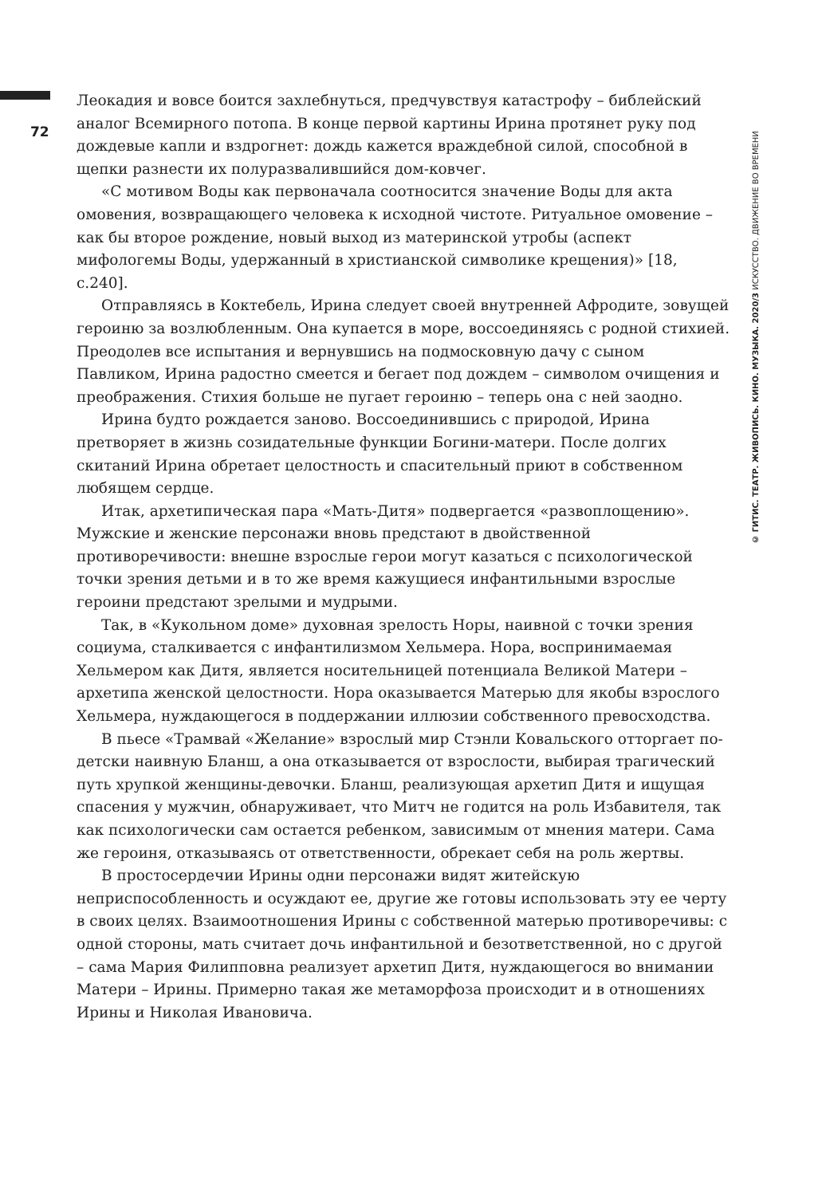72
Леокадия и вовсе боится захлебнуться, предчувствуя катастрофу – библейский аналог Всемирного потопа. В конце первой картины Ирина протянет руку под дождевые капли и вздрогнет: дождь кажется враждебной силой, способной в щепки разнести их полуразвалившийся дом-ковчег.
«С мотивом Воды как первоначала соотносится значение Воды для акта омовения, возвращающего человека к исходной чистоте. Ритуальное омовение – как бы второе рождение, новый выход из материнской утробы (аспект мифологемы Воды, удержанный в христианской символике крещения)» [18, с.240].
Отправляясь в Коктебель, Ирина следует своей внутренней Афродите, зовущей героиню за возлюбленным. Она купается в море, воссоединяясь с родной стихией. Преодолев все испытания и вернувшись на подмосковную дачу с сыном Павликом, Ирина радостно смеется и бегает под дождем – символом очищения и преображения. Стихия больше не пугает героиню – теперь она с ней заодно.
Ирина будто рождается заново. Воссоединившись с природой, Ирина претворяет в жизнь созидательные функции Богини-матери. После долгих скитаний Ирина обретает целостность и спасительный приют в собственном любящем сердце.
Итак, архетипическая пара «Мать-Дитя» подвергается «развоплощению». Мужские и женские персонажи вновь предстают в двойственной противоречивости: внешне взрослые герои могут казаться с психологической точки зрения детьми и в то же время кажущиеся инфантильными взрослые героини предстают зрелыми и мудрыми.
Так, в «Кукольном доме» духовная зрелость Норы, наивной с точки зрения социума, сталкивается с инфантилизмом Хельмера. Нора, воспринимаемая Хельмером как Дитя, является носительницей потенциала Великой Матери – архетипа женской целостности. Нора оказывается Матерью для якобы взрослого Хельмера, нуждающегося в поддержании иллюзии собственного превосходства.
В пьесе «Трамвай «Желание» взрослый мир Стэнли Ковальского отторгает по-детски наивную Бланш, а она отказывается от взрослости, выбирая трагический путь хрупкой женщины-девочки. Бланш, реализующая архетип Дитя и ищущая спасения у мужчин, обнаруживает, что Митч не годится на роль Избавителя, так как психологически сам остается ребенком, зависимым от мнения матери. Сама же героиня, отказываясь от ответственности, обрекает себя на роль жертвы.
В простосердечии Ирины одни персонажи видят житейскую неприспособленность и осуждают ее, другие же готовы использовать эту ее черту в своих целях. Взаимоотношения Ирины с собственной матерью противоречивы: с одной стороны, мать считает дочь инфантильной и безответственной, но с другой – сама Мария Филипповна реализует архетип Дитя, нуждающегося во внимании Матери – Ирины. Примерно такая же метаморфоза происходит и в отношениях Ирины и Николая Ивановича.
© ГИТИС. ТЕАТР. ЖИВОПИСЬ. КИНО. МУЗЫКА. 2020/3 ИСКУССТВО. ДВИЖЕНИЕ ВО ВРЕМЕНИ